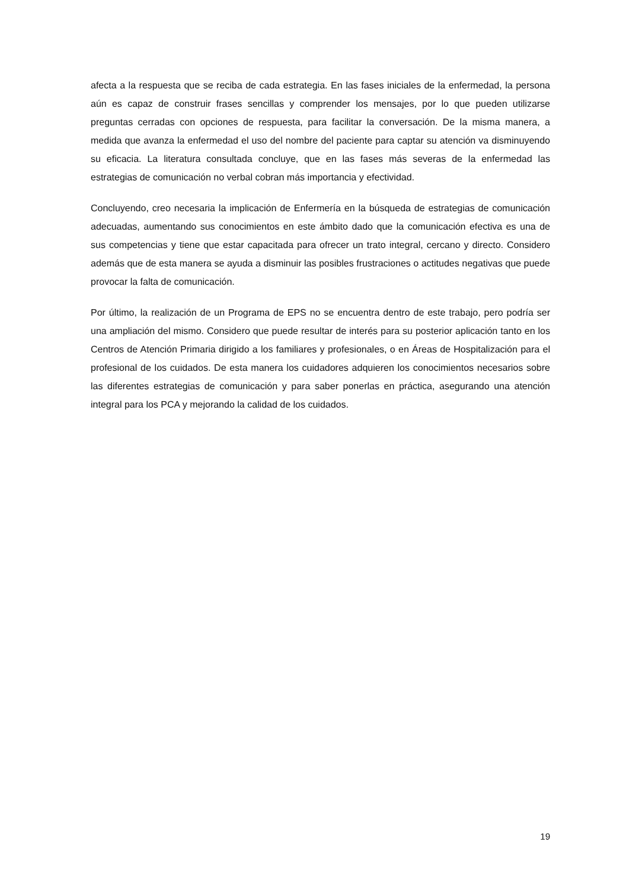afecta a la respuesta que se reciba de cada estrategia. En las fases iniciales de la enfermedad, la persona aún es capaz de construir frases sencillas y comprender los mensajes, por lo que pueden utilizarse preguntas cerradas con opciones de respuesta, para facilitar la conversación. De la misma manera, a medida que avanza la enfermedad el uso del nombre del paciente para captar su atención va disminuyendo su eficacia. La literatura consultada concluye, que en las fases más severas de la enfermedad las estrategias de comunicación no verbal cobran más importancia y efectividad.
Concluyendo, creo necesaria la implicación de Enfermería en la búsqueda de estrategias de comunicación adecuadas, aumentando sus conocimientos en este ámbito dado que la comunicación efectiva es una de sus competencias y tiene que estar capacitada para ofrecer un trato integral, cercano y directo. Considero además que de esta manera se ayuda a disminuir las posibles frustraciones o actitudes negativas que puede provocar la falta de comunicación.
Por último, la realización de un Programa de EPS no se encuentra dentro de este trabajo, pero podría ser una ampliación del mismo. Considero que puede resultar de interés para su posterior aplicación tanto en los Centros de Atención Primaria dirigido a los familiares y profesionales, o en Áreas de Hospitalización para el profesional de los cuidados. De esta manera los cuidadores adquieren los conocimientos necesarios sobre las diferentes estrategias de comunicación y para saber ponerlas en práctica, asegurando una atención integral para los PCA y mejorando la calidad de los cuidados.
19